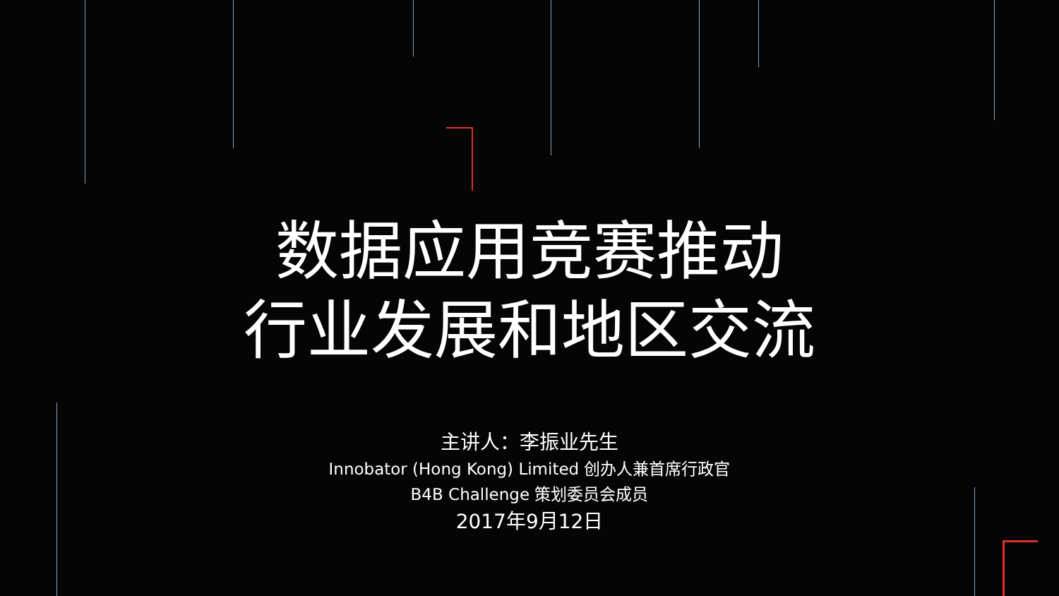数据应用竞赛推动
行业发展和地区交流
主讲人：李振业先生
Innobator (Hong Kong) Limited 创办人兼首席行政官
B4B Challenge 策划委员会成员
2017年9月12日